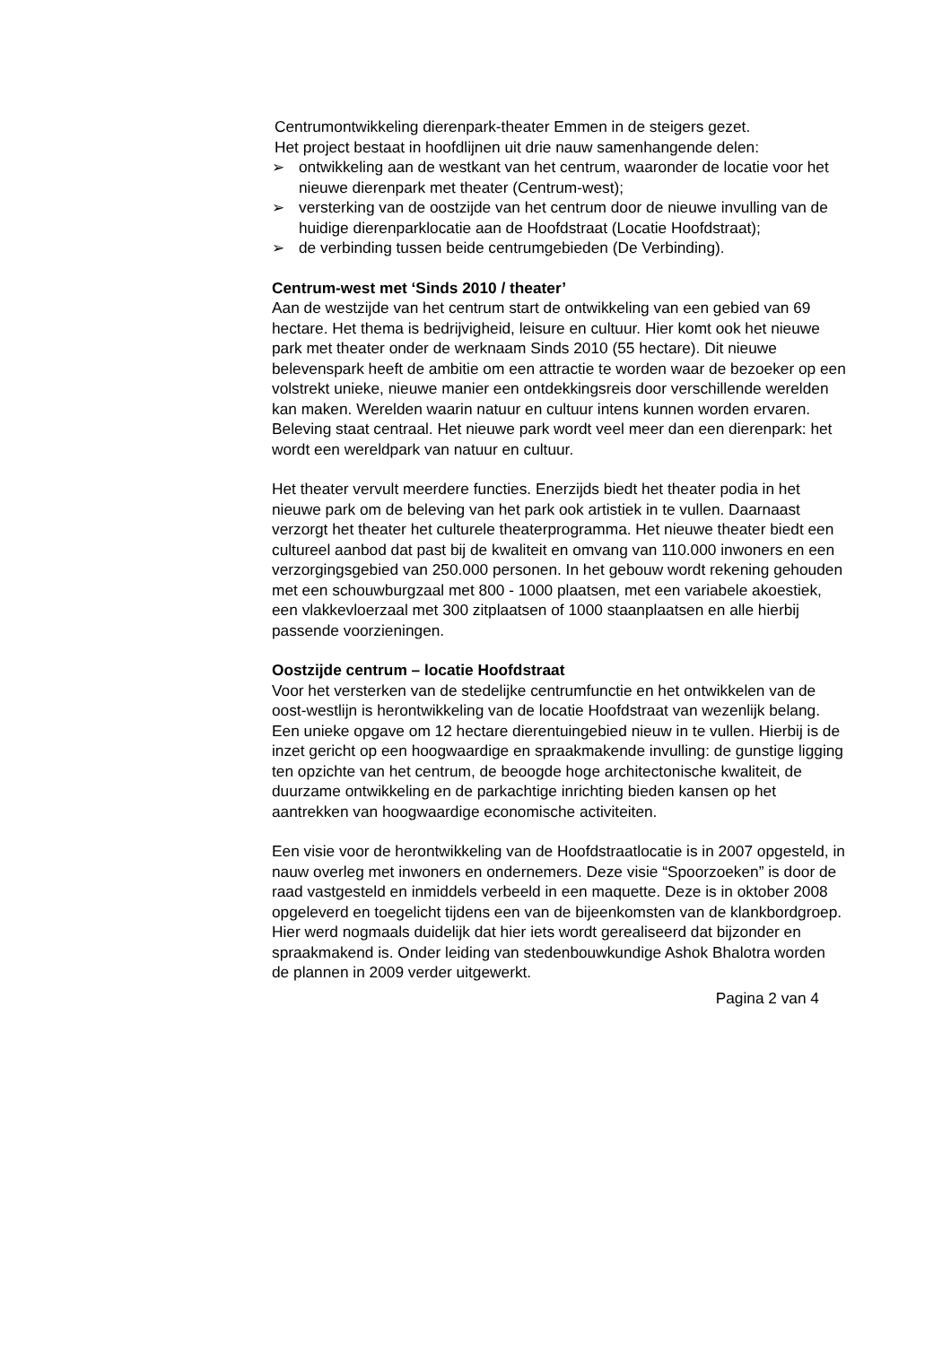Centrumontwikkeling dierenpark-theater Emmen in de steigers gezet.
Het project bestaat in hoofdlijnen uit drie nauw samenhangende delen:
➢ ontwikkeling aan de westkant van het centrum, waaronder de locatie voor het nieuwe dierenpark met theater (Centrum-west);
➢ versterking van de oostzijde van het centrum door de nieuwe invulling van de huidige dierenparklocatie aan de Hoofdstraat (Locatie Hoofdstraat);
➢ de verbinding tussen beide centrumgebieden (De Verbinding).
Centrum-west met ‘Sinds 2010 / theater’
Aan de westzijde van het centrum start de ontwikkeling van een gebied van 69 hectare. Het thema is bedrijvigheid, leisure en cultuur. Hier komt ook het nieuwe park met theater onder de werknaam Sinds 2010 (55 hectare). Dit nieuwe belevenspark heeft de ambitie om een attractie te worden waar de bezoeker op een volstrekt unieke, nieuwe manier een ontdekkingsreis door verschillende werelden kan maken. Werelden waarin natuur en cultuur intens kunnen worden ervaren. Beleving staat centraal. Het nieuwe park wordt veel meer dan een dierenpark: het wordt een wereldpark van natuur en cultuur.
Het theater vervult meerdere functies. Enerzijds biedt het theater podia in het nieuwe park om de beleving van het park ook artistiek in te vullen. Daarnaast verzorgt het theater het culturele theaterprogramma. Het nieuwe theater biedt een cultureel aanbod dat past bij de kwaliteit en omvang van 110.000 inwoners en een verzorgingsgebied van 250.000 personen. In het gebouw wordt rekening gehouden met een schouwburgzaal met 800 - 1000 plaatsen, met een variabele akoestiek, een vlakkevloerzaal met 300 zitplaatsen of 1000 staanplaatsen en alle hierbij passende voorzieningen.
Oostzijde centrum – locatie Hoofdstraat
Voor het versterken van de stedelijke centrumfunctie en het ontwikkelen van de oost-westlijn is herontwikkeling van de locatie Hoofdstraat van wezenlijk belang. Een unieke opgave om 12 hectare dierentuingebied nieuw in te vullen. Hierbij is de inzet gericht op een hoogwaardige en spraakmakende invulling: de gunstige ligging ten opzichte van het centrum, de beoogde hoge architectonische kwaliteit, de duurzame ontwikkeling en de parkachtige inrichting bieden kansen op het aantrekken van hoogwaardige economische activiteiten.
Een visie voor de herontwikkeling van de Hoofdstraatlocatie is in 2007 opgesteld, in nauw overleg met inwoners en ondernemers. Deze visie “Spoorzoeken” is door de raad vastgesteld en inmiddels verbeeld in een maquette. Deze is in oktober 2008 opgeleverd en toegelicht tijdens een van de bijeenkomsten van de klankbordgroep. Hier werd nogmaals duidelijk dat hier iets wordt gerealiseerd dat bijzonder en spraakmakend is. Onder leiding van stedenbouwkundige Ashok Bhalotra worden de plannen in 2009 verder uitgewerkt.
Pagina 2 van 4